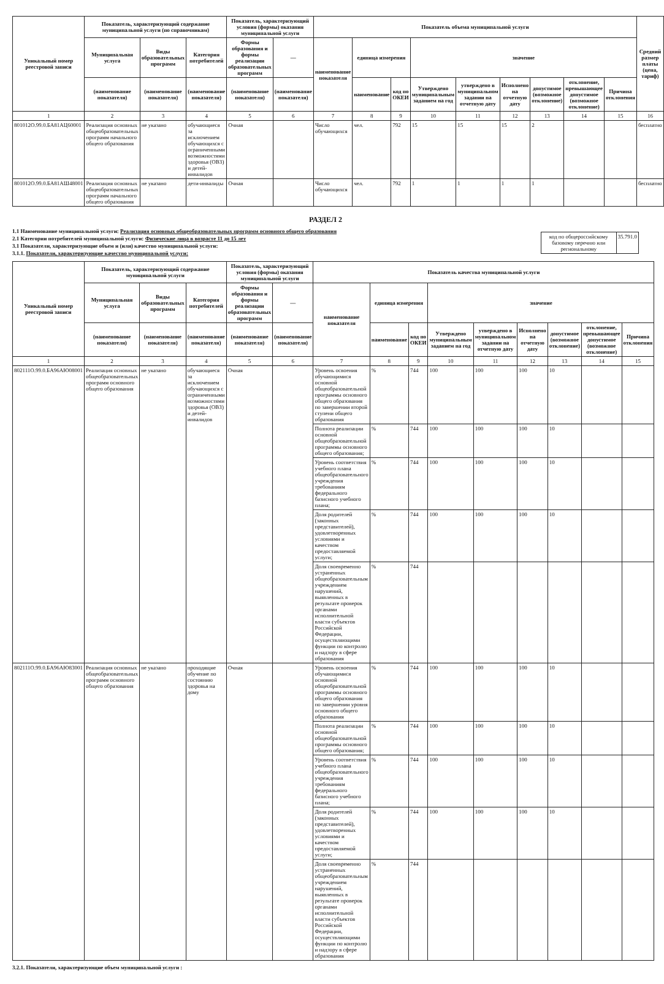| Уникальный номер реестровой записи | Показатель, характеризующий содержание муниципальной услуги (по справочникам) | | | Показатель, характеризующий условия (формы) оказания муниципальной услуги | | Показатель объема муниципальной услуги | | | | | | | | | Средний размер платы (цена, тариф) |
| --- | --- | --- | --- | --- | --- | --- | --- | --- | --- | --- | --- | --- | --- | --- | --- |
| | Муниципальная услуга | Виды образовательных программ | Категория потребителей | Формы образования и формы реализации образовательных программ | — | наименование показателя | единица измерения | | значение | | | | | | |
| | (наименование показателя) | (наименование показателя) | (наименование показателя) | (наименование показателя) | (наименование показателя) | | наименование | код по ОКЕИ | Утверждено муниципальным заданием на год | утверждено в муниципальном задании на отчетную дату | Исполнено на отчетную дату | допустимое (возможное отклонение) | отклонение, превышающее допустимое (возможное отклонение) | Причина отклонения | |
| 1 | 2 | 3 | 4 | 5 | 6 | 7 | 8 | 9 | 10 | 11 | 12 | 13 | 14 | 15 | 16 |
| 801012О.99.0.БА81АЦ60001 | Реализация основных общеобразовательных программ начального общего образования | не указано | обучающиеся за исключением обучающихся с ограниченными возможностями здоровья (ОВЗ) и детей-инвалидов | Очная | | Число обучающихся | чел. | 792 | 15 | 15 | 15 | 2 | | | бесплатно |
| 801012О.99.0.БА81АШ48001 | Реализация основных общеобразовательных программ начального общего образования | не указано | дети-инвалиды | Очная | | Число обучающихся | чел. | 792 | 1 | 1 | 1 | 1 | | | бесплатно |
РАЗДЕЛ 2
| код по общероссийскому базовому перечню или региональному | 35.791.0 |
1.1 Наименование муниципальной услуги: Реализация основных общеобразовательных программ основного общего образования
2.1 Категории потребителей муниципальной услуги: Физические лица в возрасте 11 до 15 лет
3.1 Показатели, характеризующие объем и (или) качество муниципальной услуги:
3.1.1. Показатели, характеризующие качество муниципальной услуги:
| Уникальный номер реестровой записи | Показатель, характеризующий содержание муниципальной услуги | | | Показатель, характеризующий условия (формы) оказания муниципальной услуги | | Показатель качества муниципальной услуги | | | | | | | | |
| --- | --- | --- | --- | --- | --- | --- | --- | --- | --- | --- | --- | --- | --- | --- |
| | Муниципальная услуга | Виды образовательных программ | Категория потребителей | Формы образования и формы реализации образовательных программ | — | наименование показателя | единица измерения | | значение | | | | | |
| | (наименование показателя) | (наименование показателя) | (наименование показателя) | (наименование показателя) | (наименование показателя) | | наименование | код по ОКЕИ | Утверждено муниципальным заданием на год | утверждено в муниципальном задании на отчетную дату | Исполнено на отчетную дату | допустимое (возможное отклонение) | отклонение, превышающее допустимое (возможное отклонение) | Причина отклонения |
| 1 | 2 | 3 | 4 | 5 | 6 | 7 | 8 | 9 | 10 | 11 | 12 | 13 | 14 | 15 |
| 802111О.99.0.БА96АЮ08001 | Реализация основных общеобразовательных программ основного общего образования | не указано | обучающиеся за исключением обучающихся с ограниченными возможностями здоровья (ОВЗ) и детей-инвалидов | Очная | | Уровень освоения обучающимися основной общеобразовательной программы основного общего образования по завершении второй ступени общего образования | % | 744 | 100 | 100 | 100 | 10 | | |
| | | | | | | Полнота реализации основной общеобразовательной программы основного общего образования; | % | 744 | 100 | 100 | 100 | 10 | | |
| | | | | | | Уровень соответствия учебного плана общеобразовательного учреждения требованиям федерального базисного учебного плана; | % | 744 | 100 | 100 | 100 | 10 | | |
| | | | | | | Доля родителей (законных представителей), удовлетворенных условиями и качеством предоставляемой услуги; | % | 744 | 100 | 100 | 100 | 10 | | |
| | | | | | | Доля своевременно устраненных общеобразовательным учреждением нарушений, выявленных в результате проверок органами исполнительной власти субъектов Российской Федерации, осуществляющими функции по контролю и надзору в сфере образования | % | 744 | | | | | | |
| 802111О.99.0.БА96АЮ83001 | Реализация основных общеобразовательных программ основного общего образования | не указано | проходящие обучение по состоянию здоровья на дому | Очная | | Уровень освоения обучающимися основной общеобразовательной программы основного общего образования по завершении уровня основного общего образования | % | 744 | 100 | 100 | 100 | 10 | | |
| | | | | | | Полнота реализации основной общеобразовательной программы основного общего образования; | % | 744 | 100 | 100 | 100 | 10 | | |
| | | | | | | Уровень соответствия учебного плана общеобразовательного учреждения требованиям федерального базисного учебного плана; | % | 744 | 100 | 100 | 100 | 10 | | |
| | | | | | | Доля родителей (законных представителей), удовлетворенных условиями и качеством предоставляемой услуги; | % | 744 | 100 | 100 | 100 | 10 | | |
| | | | | | | Доля своевременно устраненных общеобразовательным учреждением нарушений, выявленных в результате проверок органами исполнительной власти субъектов Российской Федерации, осуществляющими функции по контролю и надзору в сфере образования | % | 744 | | | | | | |
3.2.1. Показатели, характеризующие объем муниципальной услуги :